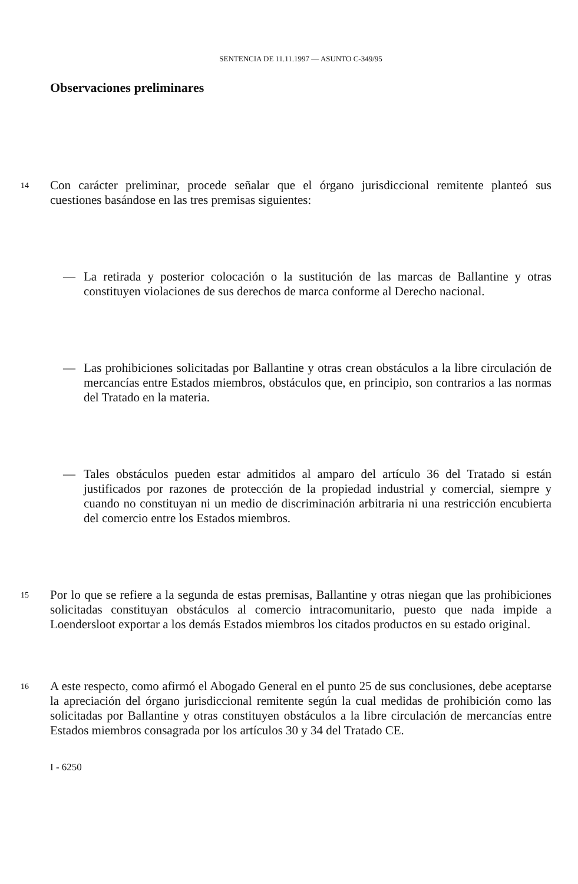SENTENCIA DE 11.11.1997 — ASUNTO C-349/95
Observaciones preliminares
14 Con carácter preliminar, procede señalar que el órgano jurisdiccional remitente planteó sus cuestiones basándose en las tres premisas siguientes:
— La retirada y posterior colocación o la sustitución de las marcas de Ballantine y otras constituyen violaciones de sus derechos de marca conforme al Derecho nacional.
— Las prohibiciones solicitadas por Ballantine y otras crean obstáculos a la libre circulación de mercancías entre Estados miembros, obstáculos que, en principio, son contrarios a las normas del Tratado en la materia.
— Tales obstáculos pueden estar admitidos al amparo del artículo 36 del Tratado si están justificados por razones de protección de la propiedad industrial y comercial, siempre y cuando no constituyan ni un medio de discriminación arbitraria ni una restricción encubierta del comercio entre los Estados miembros.
15 Por lo que se refiere a la segunda de estas premisas, Ballantine y otras niegan que las prohibiciones solicitadas constituyan obstáculos al comercio intracomunitario, puesto que nada impide a Loendersloot exportar a los demás Estados miembros los citados productos en su estado original.
16 A este respecto, como afirmó el Abogado General en el punto 25 de sus conclusiones, debe aceptarse la apreciación del órgano jurisdiccional remitente según la cual medidas de prohibición como las solicitadas por Ballantine y otras constituyen obstáculos a la libre circulación de mercancías entre Estados miembros consagrada por los artículos 30 y 34 del Tratado CE.
I - 6250